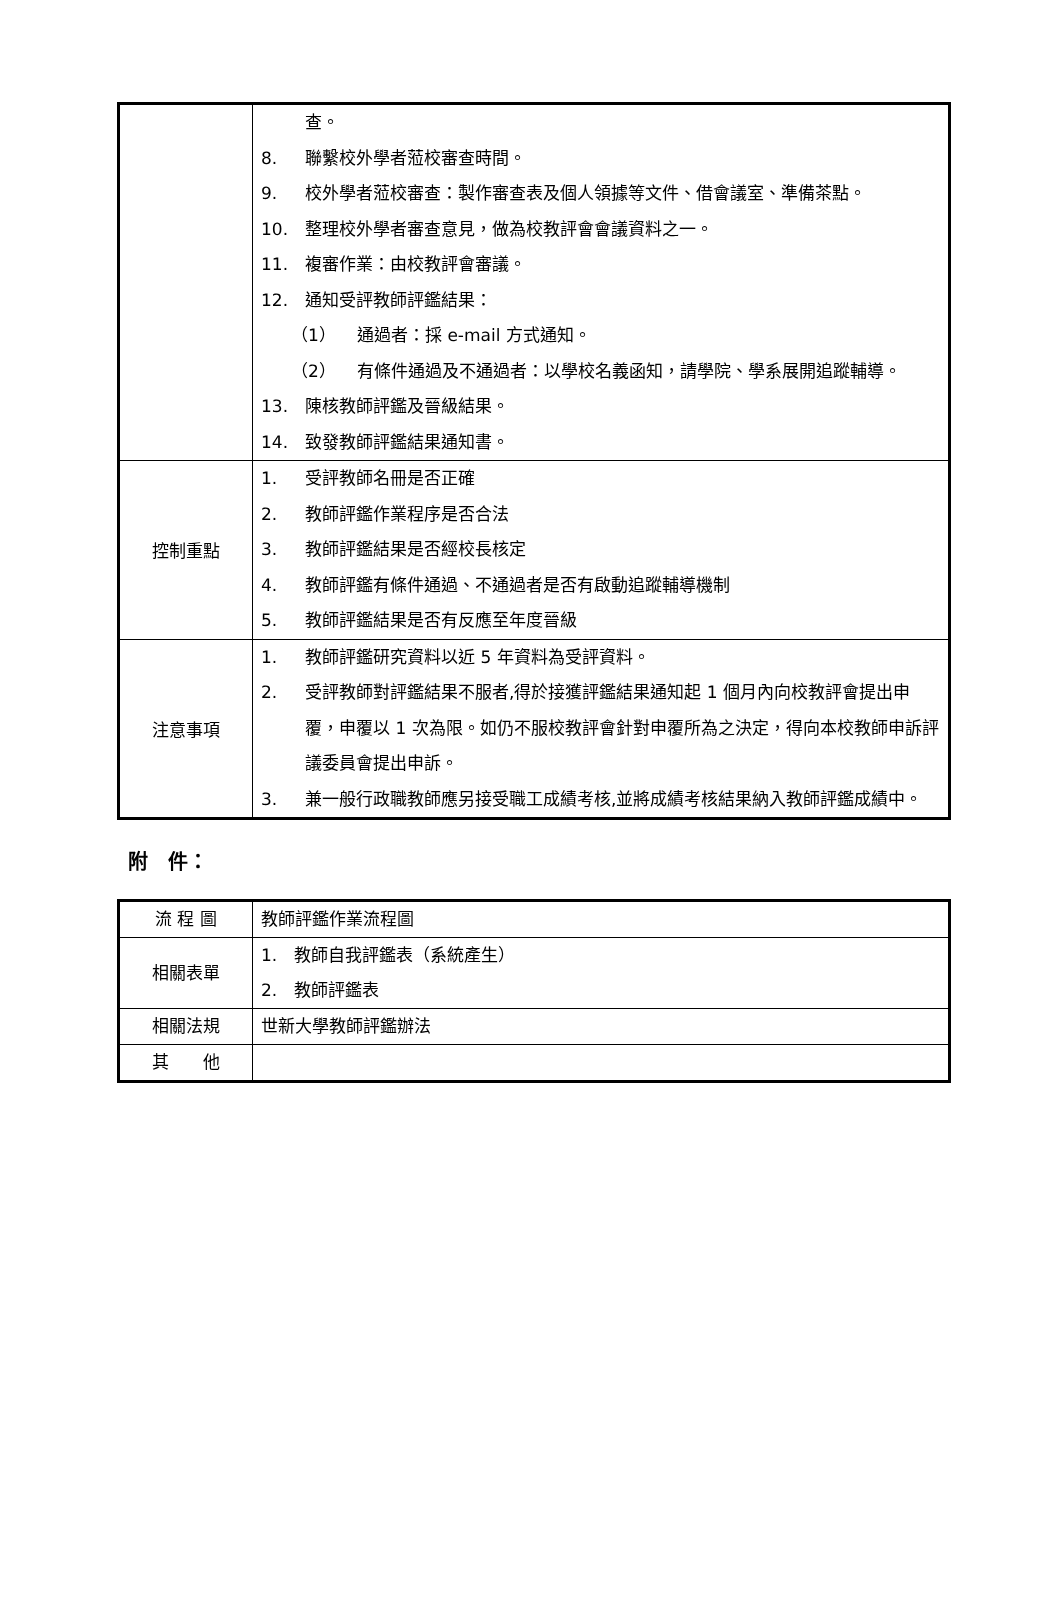| | 查。 8. 聯繫校外學者蒞校審查時間。 9. 校外學者蒞校審查：製作審查表及個人領據等文件、借會議室、準備茶點。 10. 整理校外學者審查意見，做為校教評會會議資料之一。 11. 複審作業：由校教評會審議。 12. 通知受評教師評鑑結果： （1） 通過者：採 e-mail 方式通知。 （2） 有條件通過及不通過者：以學校名義函知，請學院、學系展開追蹤輔導。 13. 陳核教師評鑑及晉級結果。 14. 致發教師評鑑結果通知書。 |
| 控制重點 | 1. 受評教師名冊是否正確 2. 教師評鑑作業程序是否合法 3. 教師評鑑結果是否經校長核定 4. 教師評鑑有條件通過、不通過者是否有啟動追蹤輔導機制 5. 教師評鑑結果是否有反應至年度晉級 |
| 注意事項 | 1. 教師評鑑研究資料以近 5 年資料為受評資料。 2. 受評教師對評鑑結果不服者,得於接獲評鑑結果通知起 1 個月內向校教評會提出申覆，申覆以 1 次為限。如仍不服校教評會針對申覆所為之決定，得向本校教師申訴評議委員會提出申訴。 3. 兼一般行政職教師應另接受職工成績考核,並將成績考核結果納入教師評鑑成績中。 |
附　件：
| 流 程 圖 | 教師評鑑作業流程圖 |
| 相關表單 | 1. 教師自我評鑑表（系統產生） 2. 教師評鑑表 |
| 相關法規 | 世新大學教師評鑑辦法 |
| 其 他 | |